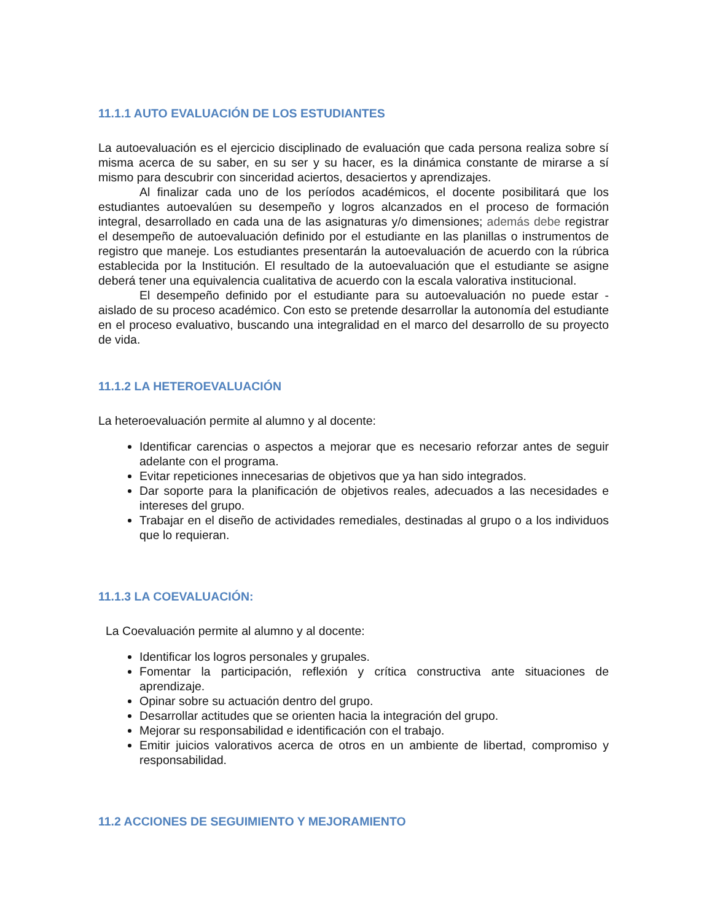11.1.1 AUTO EVALUACIÓN DE LOS ESTUDIANTES
La autoevaluación es el ejercicio disciplinado de evaluación que cada persona realiza sobre sí misma acerca de su saber, en su ser y su hacer, es la dinámica constante de mirarse a sí mismo para descubrir con sinceridad aciertos, desaciertos y aprendizajes.
Al finalizar cada uno de los períodos académicos, el docente posibilitará que los estudiantes autoevalúen su desempeño y logros alcanzados en el proceso de formación integral, desarrollado en cada una de las asignaturas y/o dimensiones; además debe registrar el desempeño de autoevaluación definido por el estudiante en las planillas o instrumentos de registro que maneje. Los estudiantes presentarán la autoevaluación de acuerdo con la rúbrica establecida por la Institución. El resultado de la autoevaluación que el estudiante se asigne deberá tener una equivalencia cualitativa de acuerdo con la escala valorativa institucional.
El desempeño definido por el estudiante para su autoevaluación no puede estar - aislado de su proceso académico. Con esto se pretende desarrollar la autonomía del estudiante en el proceso evaluativo, buscando una integralidad en el marco del desarrollo de su proyecto de vida.
11.1.2 LA HETEROEVALUACIÓN
La heteroevaluación permite al alumno y al docente:
Identificar carencias o aspectos a mejorar que es necesario reforzar antes de seguir adelante con el programa.
Evitar repeticiones innecesarias de objetivos que ya han sido integrados.
Dar soporte para la planificación de objetivos reales, adecuados a las necesidades e intereses del grupo.
Trabajar en el diseño de actividades remediales, destinadas al grupo o a los individuos que lo requieran.
11.1.3 LA COEVALUACIÓN:
La Coevaluación permite al alumno y al docente:
Identificar los logros personales y grupales.
Fomentar la participación, reflexión y crítica constructiva ante situaciones de aprendizaje.
Opinar sobre su actuación dentro del grupo.
Desarrollar actitudes que se orienten hacia la integración del grupo.
Mejorar su responsabilidad e identificación con el trabajo.
Emitir juicios valorativos acerca de otros en un ambiente de libertad, compromiso y responsabilidad.
11.2 ACCIONES DE SEGUIMIENTO Y MEJORAMIENTO